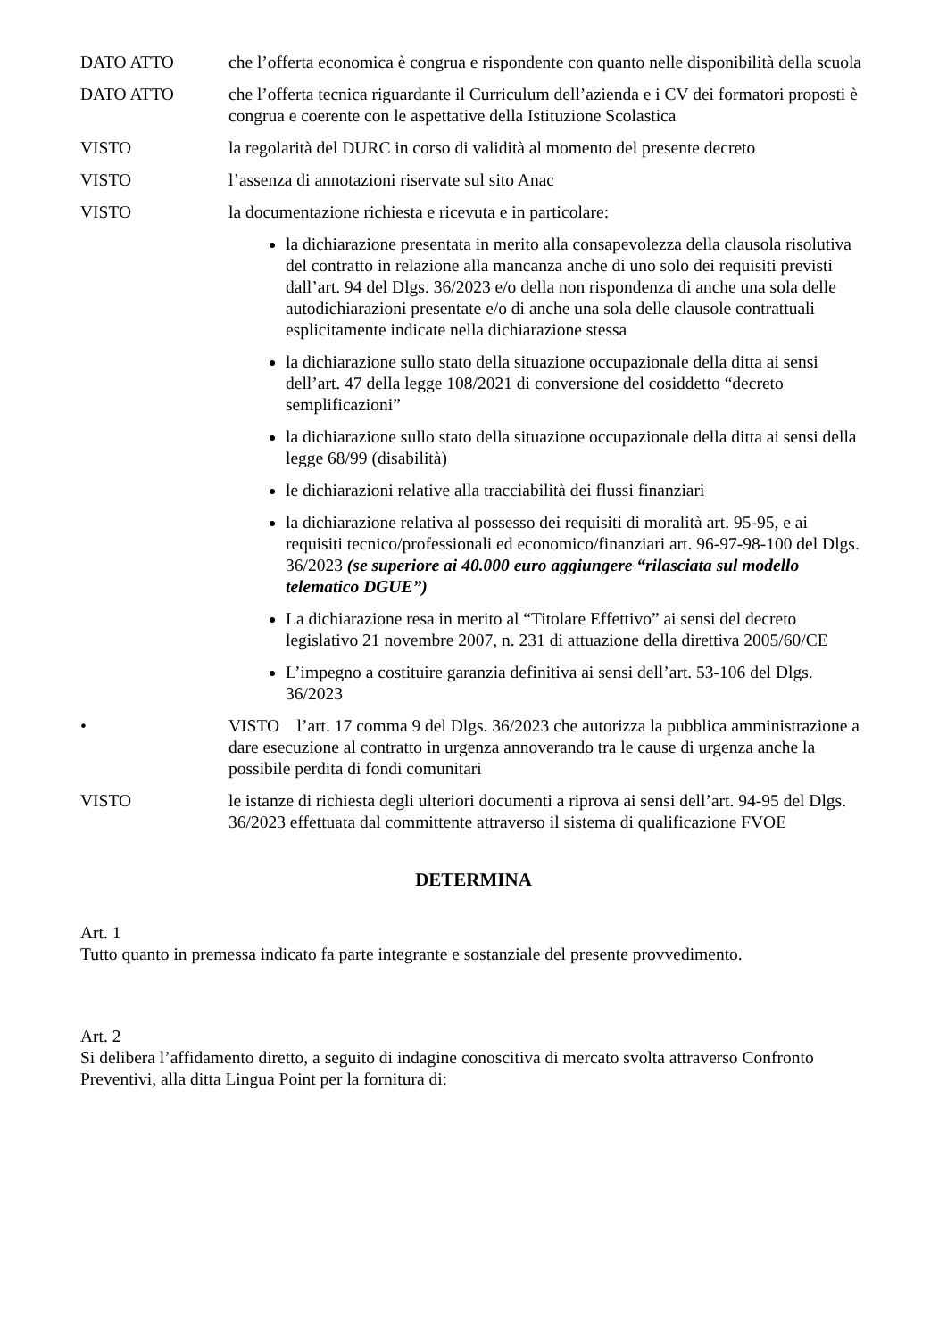DATO ATTO che l’offerta economica è congrua e rispondente con quanto nelle disponibilità della scuola
DATO ATTO che l’offerta tecnica riguardante il Curriculum dell’azienda e i CV dei formatori proposti è congrua e coerente con le aspettative della Istituzione Scolastica
VISTO la regolarità del DURC in corso di validità al momento del presente decreto
VISTO l’assenza di annotazioni riservate sul sito Anac
VISTO la documentazione richiesta e ricevuta e in particolare:
la dichiarazione presentata in merito alla consapevolezza della clausola risolutiva del contratto in relazione alla mancanza anche di uno solo dei requisiti previsti dall’art. 94 del Dlgs. 36/2023 e/o della non rispondenza di anche una sola delle autodichiarazioni presentate e/o di anche una sola delle clausole contrattuali esplicitamente indicate nella dichiarazione stessa
la dichiarazione sullo stato della situazione occupazionale della ditta ai sensi dell’art. 47 della legge 108/2021 di conversione del cosiddetto “decreto semplificazioni”
la dichiarazione sullo stato della situazione occupazionale della ditta ai sensi della legge 68/99 (disabilità)
le dichiarazioni relative alla tracciabilità dei flussi finanziari
la dichiarazione relativa al possesso dei requisiti di moralità art. 95-95, e ai requisiti tecnico/professionali ed economico/finanziari art. 96-97-98-100 del Dlgs. 36/2023 (se superiore ai 40.000 euro aggiungere “rilasciata sul modello telematico DGUE”)
La dichiarazione resa in merito al “Titolare Effettivo” ai sensi del decreto legislativo 21 novembre 2007, n. 231 di attuazione della direttiva 2005/60/CE
L’impegno a costituire garanzia definitiva ai sensi dell’art. 53-106 del Dlgs. 36/2023
• VISTO l’art. 17 comma 9 del Dlgs. 36/2023 che autorizza la pubblica amministrazione a dare esecuzione al contratto in urgenza annoverando tra le cause di urgenza anche la possibile perdita di fondi comunitari
VISTO le istanze di richiesta degli ulteriori documenti a riprova ai sensi dell’art. 94-95 del Dlgs. 36/2023 effettuata dal committente attraverso il sistema di qualificazione FVOE
DETERMINA
Art. 1
Tutto quanto in premessa indicato fa parte integrante e sostanziale del presente provvedimento.
Art. 2
Si delibera l’affidamento diretto, a seguito di indagine conoscitiva di mercato svolta attraverso Confronto Preventivi, alla ditta Lingua Point per la fornitura di: